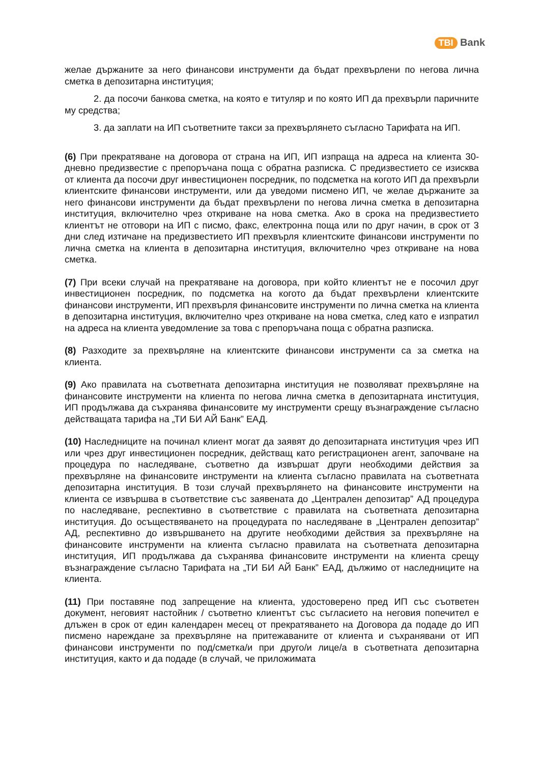TBI Bank
желае държаните за него финансови инструменти да бъдат прехвърлени по негова лична сметка в депозитарна институция;
2. да посочи банкова сметка, на която е титуляр и по която ИП да прехвърли паричните му средства;
3. да заплати на ИП съответните такси за прехвърлянето съгласно Тарифата на ИП.
(6) При прекратяване на договора от страна на ИП, ИП изпраща на адреса на клиента 30-дневно предизвестие с препоръчана поща с обратна разписка. С предизвестието се изисква от клиента да посочи друг инвестиционен посредник, по подсметка на когото ИП да прехвърли клиентските финансови инструменти, или да уведоми писмено ИП, че желае държаните за него финансови инструменти да бъдат прехвърлени по негова лична сметка в депозитарна институция, включително чрез откриване на нова сметка. Ако в срока на предизвестието клиентът не отговори на ИП с писмо, факс, електронна поща или по друг начин, в срок от 3 дни след изтичане на предизвестието ИП прехвърля клиентските финансови инструменти по лична сметка на клиента в депозитарна институция, включително чрез откриване на нова сметка.
(7) При всеки случай на прекратяване на договора, при който клиентът не е посочил друг инвестиционен посредник, по подсметка на когото да бъдат прехвърлени клиентските финансови инструменти, ИП прехвърля финансовите инструменти по лична сметка на клиента в депозитарна институция, включително чрез откриване на нова сметка, след като е изпратил на адреса на клиента уведомление за това с препоръчана поща с обратна разписка.
(8) Разходите за прехвърляне на клиентските финансови инструменти са за сметка на клиента.
(9) Ако правилата на съответната депозитарна институция не позволяват прехвърляне на финансовите инструменти на клиента по негова лична сметка в депозитарната институция, ИП продължава да съхранява финансовите му инструменти срещу възнаграждение съгласно действащата тарифа на „ТИ БИ АЙ Банк” ЕАД.
(10) Наследниците на починал клиент могат да заявят до депозитарната институция чрез ИП или чрез друг инвестиционен посредник, действащ като регистрационен агент, започване на процедура по наследяване, съответно да извършат други необходими действия за прехвърляне на финансовите инструменти на клиента съгласно правилата на съответната депозитарна институция. В този случай прехвърлянето на финансовите инструменти на клиента се извършва в съответствие със заявената до „Централен депозитар” АД процедура по наследяване, респективно в съответствие с правилата на съответната депозитарна институция. До осъществяването на процедурата по наследяване в „Централен депозитар” АД, респективно до извършването на другите необходими действия за прехвърляне на финансовите инструменти на клиента съгласно правилата на съответната депозитарна институция, ИП продължава да съхранява финансовите инструменти на клиента срещу възнаграждение съгласно Тарифата на „ТИ БИ АЙ Банк” ЕАД, дължимо от наследниците на клиента.
(11) При поставяне под запрещение на клиента, удостоверено пред ИП със съответен документ, неговият настойник / съответно клиентът със съгласието на неговия попечител е длъжен в срок от един календарен месец от прекратяването на Договора да подаде до ИП писмено нареждане за прехвърляне на притежаваните от клиента и съхранявани от ИП финансови инструменти по под/сметка/и при друго/и лице/а в съответната депозитарна институция, както и да подаде (в случай, че приложимата